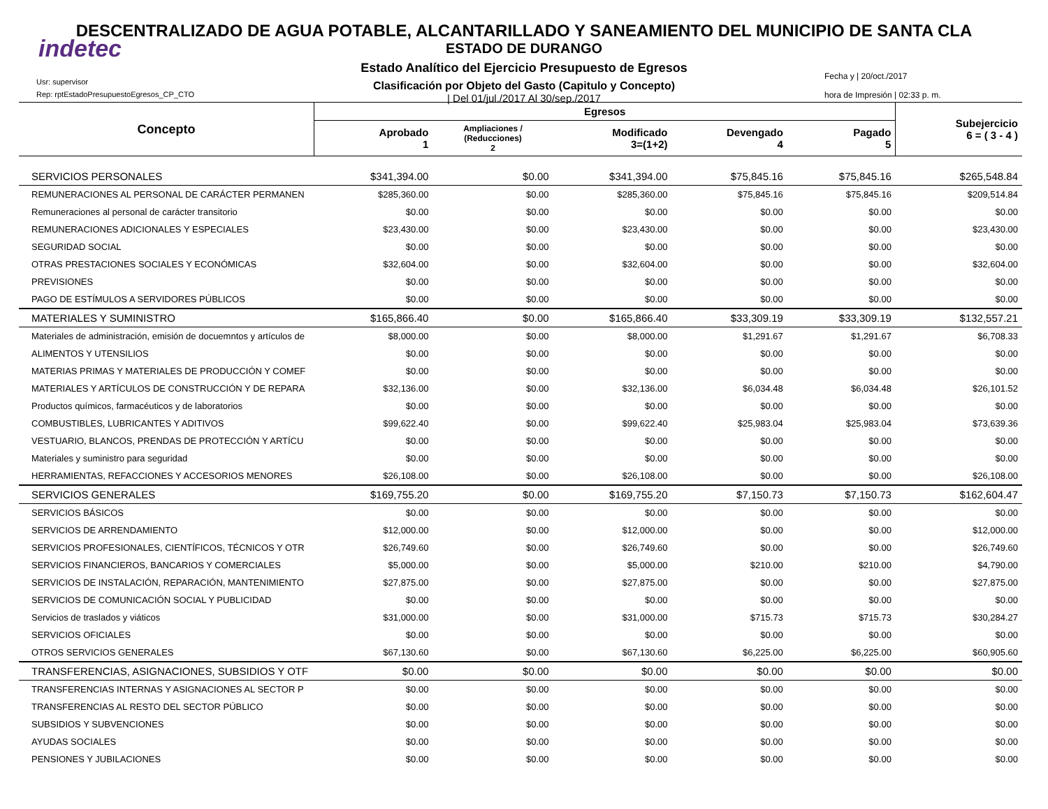indetec
DESCENTRALIZADO DE AGUA POTABLE, ALCANTARILLADO Y SANEAMIENTO DEL MUNICIPIO DE SANTA CLA
ESTADO DE DURANGO
Estado Analítico del Ejercicio Presupuesto de Egresos
Clasificación por Objeto del Gasto (Capitulo y Concepto)
| Del 01/jul./2017 Al 30/sep./2017
Usr: supervisor
Rep: rptEstadoPresupuestoEgresos_CP_CTO
Fecha y | 20/oct./2017
hora de Impresión | 02:33 p. m.
| Concepto | Egresos | | | | | Subejercicio 6 = ( 3 - 4 ) |
| --- | --- | --- | --- | --- | --- | --- |
| | Aprobado 1 | Ampliaciones / (Reducciones) 2 | Modificado 3=(1+2) | Devengado 4 | Pagado 5 | |
| SERVICIOS PERSONALES | $341,394.00 | $0.00 | $341,394.00 | $75,845.16 | $75,845.16 | $265,548.84 |
| REMUNERACIONES AL PERSONAL DE CARÁCTER PERMANEN | $285,360.00 | $0.00 | $285,360.00 | $75,845.16 | $75,845.16 | $209,514.84 |
| Remuneraciones al personal de carácter transitorio | $0.00 | $0.00 | $0.00 | $0.00 | $0.00 | $0.00 |
| REMUNERACIONES ADICIONALES Y ESPECIALES | $23,430.00 | $0.00 | $23,430.00 | $0.00 | $0.00 | $23,430.00 |
| SEGURIDAD SOCIAL | $0.00 | $0.00 | $0.00 | $0.00 | $0.00 | $0.00 |
| OTRAS PRESTACIONES SOCIALES Y ECONÓMICAS | $32,604.00 | $0.00 | $32,604.00 | $0.00 | $0.00 | $32,604.00 |
| PREVISIONES | $0.00 | $0.00 | $0.00 | $0.00 | $0.00 | $0.00 |
| PAGO DE ESTÍMULOS A SERVIDORES PÚBLICOS | $0.00 | $0.00 | $0.00 | $0.00 | $0.00 | $0.00 |
| MATERIALES Y SUMINISTRO | $165,866.40 | $0.00 | $165,866.40 | $33,309.19 | $33,309.19 | $132,557.21 |
| Materiales de administración, emisión de docuemntos y artículos de | $8,000.00 | $0.00 | $8,000.00 | $1,291.67 | $1,291.67 | $6,708.33 |
| ALIMENTOS Y UTENSILIOS | $0.00 | $0.00 | $0.00 | $0.00 | $0.00 | $0.00 |
| MATERIAS PRIMAS Y MATERIALES DE PRODUCCIÓN Y COMEF | $0.00 | $0.00 | $0.00 | $0.00 | $0.00 | $0.00 |
| MATERIALES Y ARTÍCULOS DE CONSTRUCCIÓN Y DE REPARA | $32,136.00 | $0.00 | $32,136.00 | $6,034.48 | $6,034.48 | $26,101.52 |
| Productos químicos, farmacéuticos y de laboratorios | $0.00 | $0.00 | $0.00 | $0.00 | $0.00 | $0.00 |
| COMBUSTIBLES, LUBRICANTES Y ADITIVOS | $99,622.40 | $0.00 | $99,622.40 | $25,983.04 | $25,983.04 | $73,639.36 |
| VESTUARIO, BLANCOS, PRENDAS DE PROTECCIÓN Y ARTÍCU | $0.00 | $0.00 | $0.00 | $0.00 | $0.00 | $0.00 |
| Materiales y suministro para seguridad | $0.00 | $0.00 | $0.00 | $0.00 | $0.00 | $0.00 |
| HERRAMIENTAS, REFACCIONES Y ACCESORIOS MENORES | $26,108.00 | $0.00 | $26,108.00 | $0.00 | $0.00 | $26,108.00 |
| SERVICIOS GENERALES | $169,755.20 | $0.00 | $169,755.20 | $7,150.73 | $7,150.73 | $162,604.47 |
| SERVICIOS BÁSICOS | $0.00 | $0.00 | $0.00 | $0.00 | $0.00 | $0.00 |
| SERVICIOS DE ARRENDAMIENTO | $12,000.00 | $0.00 | $12,000.00 | $0.00 | $0.00 | $12,000.00 |
| SERVICIOS PROFESIONALES, CIENTÍFICOS, TÉCNICOS Y OTR | $26,749.60 | $0.00 | $26,749.60 | $0.00 | $0.00 | $26,749.60 |
| SERVICIOS FINANCIEROS, BANCARIOS Y COMERCIALES | $5,000.00 | $0.00 | $5,000.00 | $210.00 | $210.00 | $4,790.00 |
| SERVICIOS DE INSTALACIÓN, REPARACIÓN, MANTENIMIENTO | $27,875.00 | $0.00 | $27,875.00 | $0.00 | $0.00 | $27,875.00 |
| SERVICIOS DE COMUNICACIÓN SOCIAL Y PUBLICIDAD | $0.00 | $0.00 | $0.00 | $0.00 | $0.00 | $0.00 |
| Servicios de traslados y viáticos | $31,000.00 | $0.00 | $31,000.00 | $715.73 | $715.73 | $30,284.27 |
| SERVICIOS OFICIALES | $0.00 | $0.00 | $0.00 | $0.00 | $0.00 | $0.00 |
| OTROS SERVICIOS GENERALES | $67,130.60 | $0.00 | $67,130.60 | $6,225.00 | $6,225.00 | $60,905.60 |
| TRANSFERENCIAS, ASIGNACIONES, SUBSIDIOS Y OTF | $0.00 | $0.00 | $0.00 | $0.00 | $0.00 | $0.00 |
| TRANSFERENCIAS INTERNAS Y ASIGNACIONES AL SECTOR P | $0.00 | $0.00 | $0.00 | $0.00 | $0.00 | $0.00 |
| TRANSFERENCIAS AL RESTO DEL SECTOR PÚBLICO | $0.00 | $0.00 | $0.00 | $0.00 | $0.00 | $0.00 |
| SUBSIDIOS Y SUBVENCIONES | $0.00 | $0.00 | $0.00 | $0.00 | $0.00 | $0.00 |
| AYUDAS SOCIALES | $0.00 | $0.00 | $0.00 | $0.00 | $0.00 | $0.00 |
| PENSIONES Y JUBILACIONES | $0.00 | $0.00 | $0.00 | $0.00 | $0.00 | $0.00 |